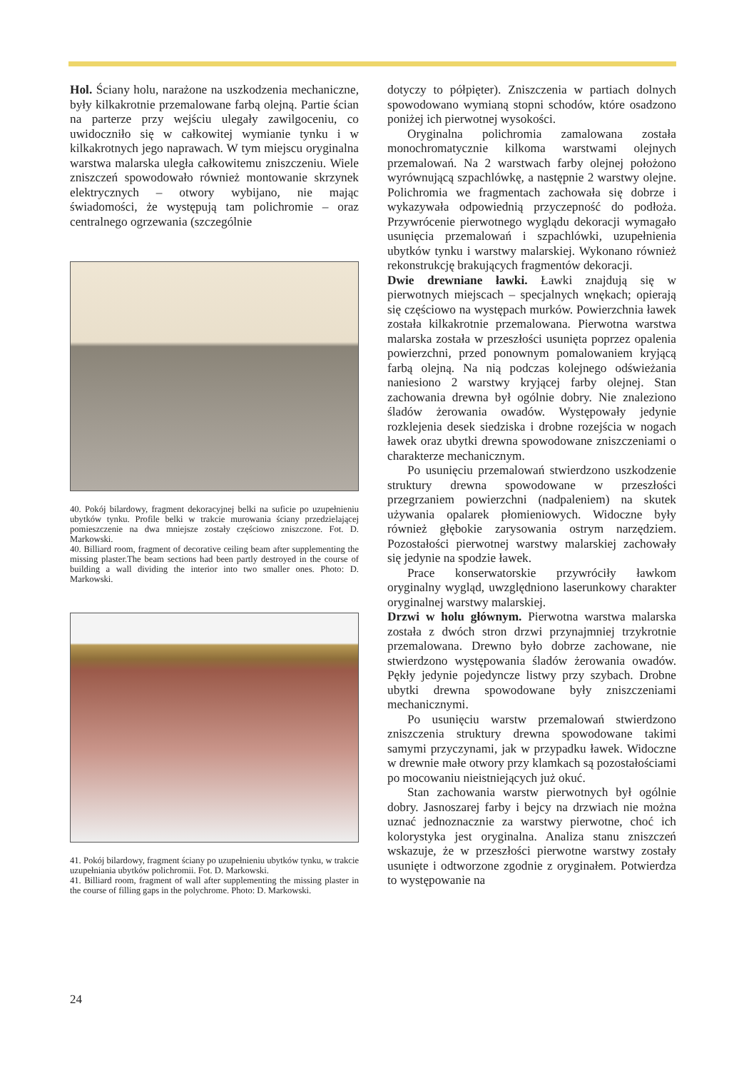Hol. Ściany holu, narażone na uszkodzenia mechaniczne, były kilkakrotnie przemalowane farbą olejną. Partie ścian na parterze przy wejściu ulegały zawilgoceniu, co uwidoczniło się w całkowitej wymianie tynku i w kilkakrotnych jego naprawach. W tym miejscu oryginalna warstwa malarska uległa całkowitemu zniszczeniu. Wiele zniszczeń spowodowało również montowanie skrzynek elektrycznych – otwory wybijano, nie mając świadomości, że występują tam polichromie – oraz centralnego ogrzewania (szczególnie
40. Pokój bilardowy, fragment dekoracyjnej belki na suficie po uzupełnieniu ubytków tynku. Profile belki w trakcie murowania ściany przedzielającej pomieszczenie na dwa mniejsze zostały częściowo zniszczone. Fot. D. Markowski.
40. Billiard room, fragment of decorative ceiling beam after supplementing the missing plaster.The beam sections had been partly destroyed in the course of building a wall dividing the interior into two smaller ones. Photo: D. Markowski.
41. Pokój bilardowy, fragment ściany po uzupełnieniu ubytków tynku, w trakcie uzupełniania ubytków polichromii. Fot. D. Markowski.
41. Billiard room, fragment of wall after supplementing the missing plaster in the course of filling gaps in the polychrome. Photo: D. Markowski.
dotyczy to półpięter). Zniszczenia w partiach dolnych spowodowano wymianą stopni schodów, które osadzono poniżej ich pierwotnej wysokości.
Oryginalna polichromia zamalowana została monochromatycznie kilkoma warstwami olejnych przemalowań. Na 2 warstwach farby olejnej położono wyrównującą szpachlówkę, a następnie 2 warstwy olejne. Polichromia we fragmentach zachowała się dobrze i wykazywała odpowiednią przyczepność do podłoża. Przywrócenie pierwotnego wyglądu dekoracji wymagało usunięcia przemalowań i szpachlówki, uzupełnienia ubytków tynku i warstwy malarskiej. Wykonano również rekonstrukcję brakujących fragmentów dekoracji.
Dwie drewniane ławki. Ławki znajdują się w pierwotnych miejscach – specjalnych wnękach; opierają się częściowo na występach murków. Powierzchnia ławek została kilkakrotnie przemalowana. Pierwotna warstwa malarska została w przeszłości usunięta poprzez opalenia powierzchni, przed ponownym pomalowaniem kryjącą farbą olejną. Na nią podczas kolejnego odświeżania naniesiono 2 warstwy kryjącej farby olejnej. Stan zachowania drewna był ogólnie dobry. Nie znaleziono śladów żerowania owadów. Występowały jedynie rozklejenia desek siedziska i drobne rozejścia w nogach ławek oraz ubytki drewna spowodowane zniszczeniami o charakterze mechanicznym.
Po usunięciu przemalowań stwierdzono uszkodzenie struktury drewna spowodowane w przeszłości przegrzaniem powierzchni (nadpaleniem) na skutek używania opalarek płomieniowych. Widoczne były również głębokie zarysowania ostrym narzędziem. Pozostałości pierwotnej warstwy malarskiej zachowały się jedynie na spodzie ławek.
Prace konserwatorskie przywróciły ławkom oryginalny wygląd, uwzględniono laserunkowy charakter oryginalnej warstwy malarskiej.
Drzwi w holu głównym. Pierwotna warstwa malarska została z dwóch stron drzwi przynajmniej trzykrotnie przemalowana. Drewno było dobrze zachowane, nie stwierdzono występowania śladów żerowania owadów. Pękły jedynie pojedyncze listwy przy szybach. Drobne ubytki drewna spowodowane były zniszczeniami mechanicznymi.
Po usunięciu warstw przemalowań stwierdzono zniszczenia struktury drewna spowodowane takimi samymi przyczynami, jak w przypadku ławek. Widoczne w drewnie małe otwory przy klamkach są pozostałościami po mocowaniu nieistniejących już okuć.
Stan zachowania warstw pierwotnych był ogólnie dobry. Jasnoszarej farby i bejcy na drzwiach nie można uznać jednoznacznie za warstwy pierwotne, choć ich kolorystyka jest oryginalna. Analiza stanu zniszczeń wskazuje, że w przeszłości pierwotne warstwy zostały usunięte i odtworzone zgodnie z oryginałem. Potwierdza to występowanie na
24